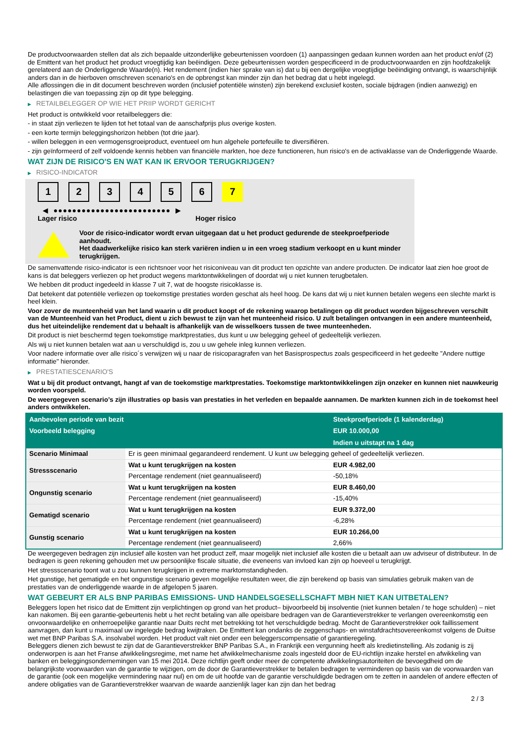De productvoorwaarden stellen dat als zich bepaalde uitzonderlijke gebeurtenissen voordoen (1) aanpassingen gedaan kunnen worden aan het product en/of (2) de Emittent van het product het product vroegtijdig kan beëindigen. Deze gebeurtenissen worden gespecificeerd in de productvoorwaarden en zijn hoofdzakelijk gerelateerd aan de Onderliggende Waarde(n). Het rendement (indien hier sprake van is) dat u bij een dergelijke vroegtijdige beëindiging ontvangt, is waarschijnlijk anders dan in de hierboven omschreven scenario's en de opbrengst kan minder zijn dan het bedrag dat u hebt ingelegd.
Alle aflossingen die in dit document beschreven worden (inclusief potentiële winsten) zijn berekend exclusief kosten, sociale bijdragen (indien aanwezig) en belastingen die van toepassing zijn op dit type belegging.
▶ RETAILBELEGGER OP WIE HET PRIIP WORDT GERICHT
Het product is ontwikkeld voor retailbeleggers die:
- in staat zijn verliezen te lijden tot het totaal van de aanschafprijs plus overige kosten.
- een korte termijn beleggingshorizon hebben (tot drie jaar).
- willen beleggen in een vermogensgroeiproduct, eventueel om hun algehele portefeuille te diversifiëren.
- zijn geïnformeerd of zelf voldoende kennis hebben van financiële markten, hoe deze functioneren, hun risico's en de activaklasse van de Onderliggende Waarde.
WAT ZIJN DE RISICO'S EN WAT KAN IK ERVOOR TERUGKRIJGEN?
▶ RISICO-INDICATOR
1 2 3 4 5 6 7
◀ ●●●●●●●●●●●●●●●●●●●●●●●●● ▶
Lager risico Hoger risico
Voor de risico-indicator wordt ervan uitgegaan dat u het product gedurende de steekproefperiode aanhoudt.
Het daadwerkelijke risico kan sterk variëren indien u in een vroeg stadium verkoopt en u kunt minder terugkrijgen.
De samenvattende risico-indicator is een richtsnoer voor het risiconiveau van dit product ten opzichte van andere producten. De indicator laat zien hoe groot de kans is dat beleggers verliezen op het product wegens marktontwikkelingen of doordat wij u niet kunnen terugbetalen.
We hebben dit product ingedeeld in klasse 7 uit 7, wat de hoogste risicoklasse is.
Dat betekent dat potentiële verliezen op toekomstige prestaties worden geschat als heel hoog. De kans dat wij u niet kunnen betalen wegens een slechte markt is heel klein.
Voor zover de munteenheid van het land waarin u dit product koopt of de rekening waarop betalingen op dit product worden bijgeschreven verschilt van de Munteenheid van het Product, dient u zich bewust te zijn van het munteenheid risico. U zult betalingen ontvangen in een andere munteenheid, dus het uiteindelijke rendement dat u behaalt is afhankelijk van de wisselkoers tussen de twee munteenheden.
Dit product is niet beschermd tegen toekomstige marktprestaties, dus kunt u uw belegging geheel of gedeeltelijk verliezen.
Als wij u niet kunnen betalen wat aan u verschuldigd is, zou u uw gehele inleg kunnen verliezen.
Voor nadere informatie over alle risico´s verwijzen wij u naar de risicoparagrafen van het Basisprospectus zoals gespecificeerd in het gedeelte "Andere nuttige informatie" hieronder.
▶ PRESTATIESCENARIO'S
Wat u bij dit product ontvangt, hangt af van de toekomstige marktprestaties. Toekomstige marktontwikkelingen zijn onzeker en kunnen niet nauwkeurig worden voorspeld.
De weergegeven scenario’s zijn illustraties op basis van prestaties in het verleden en bepaalde aannamen. De markten kunnen zich in de toekomst heel anders ontwikkelen.
| Aanbevolen periode van bezit | | Steekproefperiode (1 kalenderdag) |
| --- | --- | --- |
| Voorbeeld belegging | | EUR 10.000,00 |
| | | Indien u uitstapt na 1 dag |
| Scenario Minimaal | Er is geen minimaal gegarandeerd rendement. U kunt uw belegging geheel of gedeeltelijk verliezen. | |
| Stressscenario | Wat u kunt terugkrijgen na kosten | EUR 4.982,00 |
| | Percentage rendement (niet geannualiseerd) | -50,18% |
| Ongunstig scenario | Wat u kunt terugkrijgen na kosten | EUR 8.460,00 |
| | Percentage rendement (niet geannualiseerd) | -15,40% |
| Gematigd scenario | Wat u kunt terugkrijgen na kosten | EUR 9.372,00 |
| | Percentage rendement (niet geannualiseerd) | -6,28% |
| Gunstig scenario | Wat u kunt terugkrijgen na kosten | EUR 10.266,00 |
| | Percentage rendement (niet geannualiseerd) | 2,66% |
De weergegeven bedragen zijn inclusief alle kosten van het product zelf, maar mogelijk niet inclusief alle kosten die u betaalt aan uw adviseur of distributeur. In de bedragen is geen rekening gehouden met uw persoonlijke fiscale situatie, die eveneens van invloed kan zijn op hoeveel u terugkrijgt.
Het stressscenario toont wat u zou kunnen terugkrijgen in extreme marktomstandigheden.
Het gunstige, het gematigde en het ongunstige scenario geven mogelijke resultaten weer, die zijn berekend op basis van simulaties gebruik maken van de prestaties van de onderliggende waarde in de afgelopen 5 jaaren.
WAT GEBEURT ER ALS BNP PARIBAS EMISSIONS- UND HANDELSGESELLSCHAFT MBH NIET KAN UITBETALEN?
Beleggers lopen het risico dat de Emittent zijn verplichtingen op grond van het product– bijvoorbeeld bij insolventie (niet kunnen betalen / te hoge schulden) – niet kan nakomen. Bij een garantie-gebeurtenis hebt u het recht betaling van alle opeisbare bedragen van de Garantieverstrekker te verlangen overeenkomstig een onvoorwaardelijke en onherroepelijke garantie naar Duits recht met betrekking tot het verschuldigde bedrag. Mocht de Garantieverstrekker ook faillissement aanvragen, dan kunt u maximaal uw ingelegde bedrag kwijtraken. De Emittent kan ondanks de zeggenschaps- en winstafdrachtsovereenkomst volgens de Duitse wet met BNP Paribas S.A. insolvabel worden. Het product valt niet onder een beleggerscompensatie of garantieregeling.
Beleggers dienen zich bewust te zijn dat de Garantieverstrekker BNP Paribas S.A., in Frankrijk een vergunning heeft als kredietinstelling. Als zodanig is zij onderworpen is aan het Franse afwikkelingsregime, met name het afwikkelmechanisme zoals ingesteld door de EU-richtlijn inzake herstel en afwikkeling van banken en beleggingsondernemingen van 15 mei 2014. Deze richtlijn geeft onder meer de competente afwikkelingsautoriteiten de bevoegdheid om de belangrijkste voorwaarden van de garantie te wijzigen, om de door de Garantieverstrekker te betalen bedragen te verminderen op basis van de voorwaarden van de garantie (ook een mogelijke vermindering naar nul) en om de uit hoofde van de garantie verschuldigde bedragen om te zetten in aandelen of andere effecten of andere obligaties van de Garantieverstrekker waarvan de waarde aanzienlijk lager kan zijn dan het bedrag
2 / 3